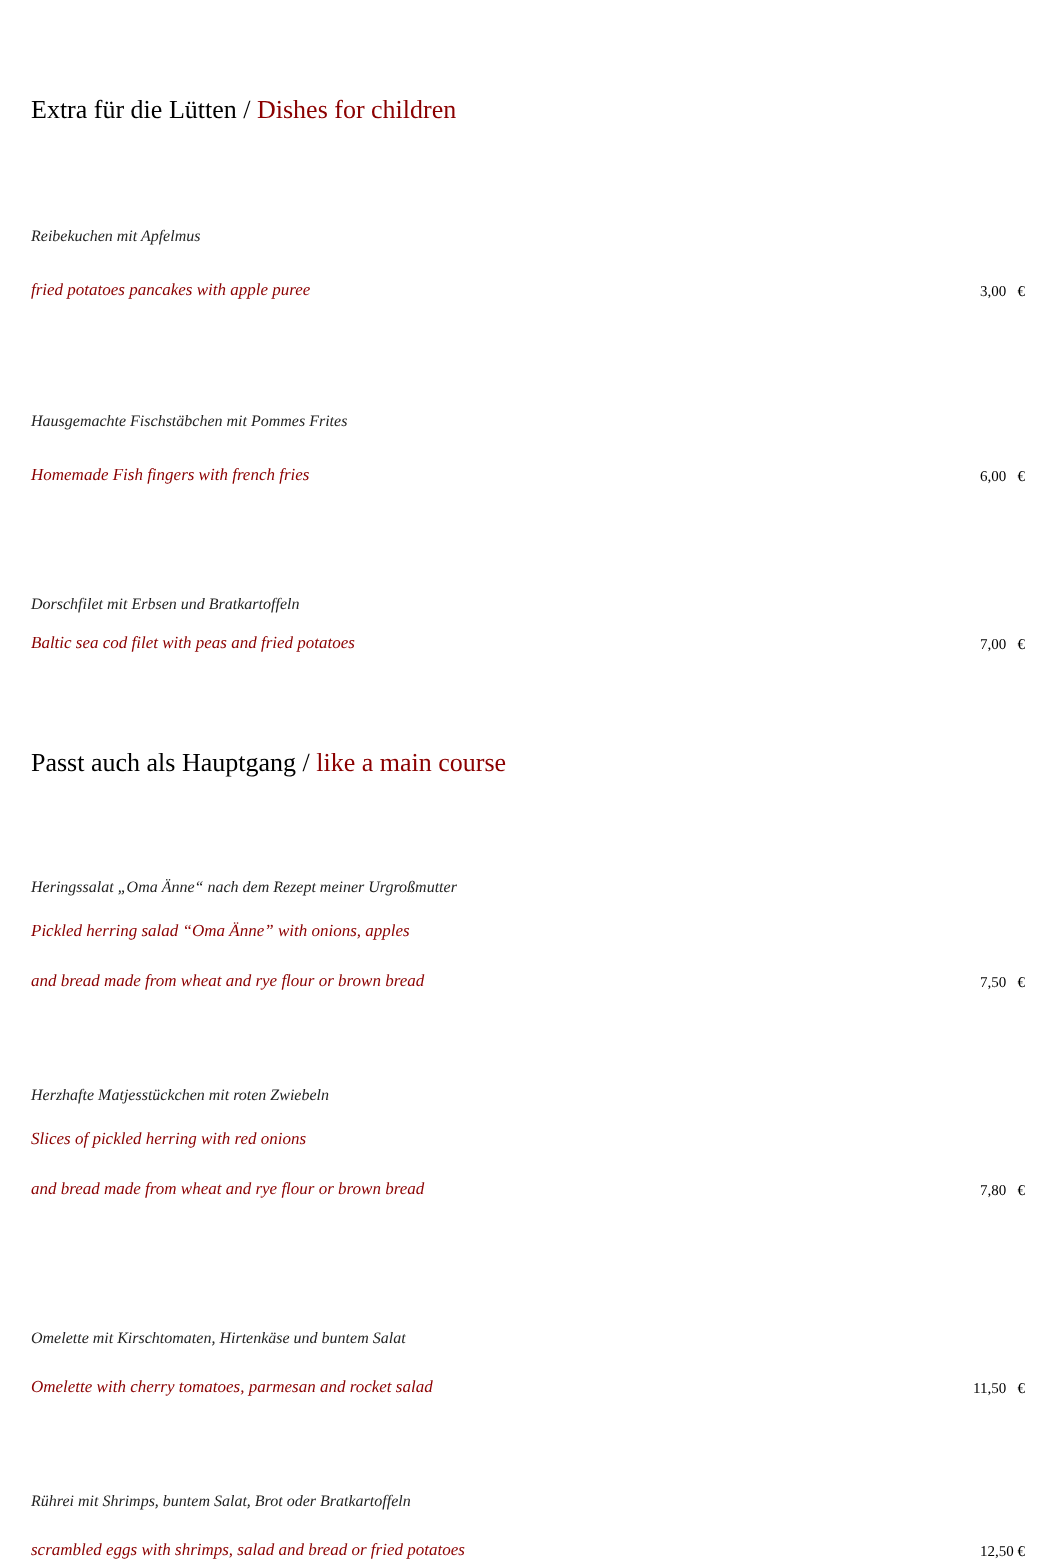Extra für die Lütten / Dishes for children
Reibekuchen mit Apfelmus
fried potatoes pancakes with apple puree
3,00 €
Hausgemachte Fischstäbchen mit Pommes Frites
Homemade Fish fingers with french fries
6,00 €
Dorschfilet mit Erbsen und Bratkartoffeln
Baltic sea cod filet with peas and fried potatoes
7,00 €
Passt auch als Hauptgang / like a main course
Heringssalat „Oma Änne“ nach dem Rezept meiner Urgroßmutter
Pickled herring salad “Oma Änne” with onions, apples
and bread made from wheat and rye flour or brown bread
7,50 €
Herzhafte Matjesstückchen mit roten Zwiebeln
Slices of pickled herring with red onions
and bread made from wheat and rye flour or brown bread
7,80 €
Omelette mit Kirschtomaten, Hirtenkäse und buntem Salat
Omelette with cherry tomatoes, parmesan and rocket salad
11,50 €
Rührei mit Shrimps, buntem Salat, Brot oder Bratkartoffeln
scrambled eggs with shrimps, salad and bread or fried potatoes
12,50 €